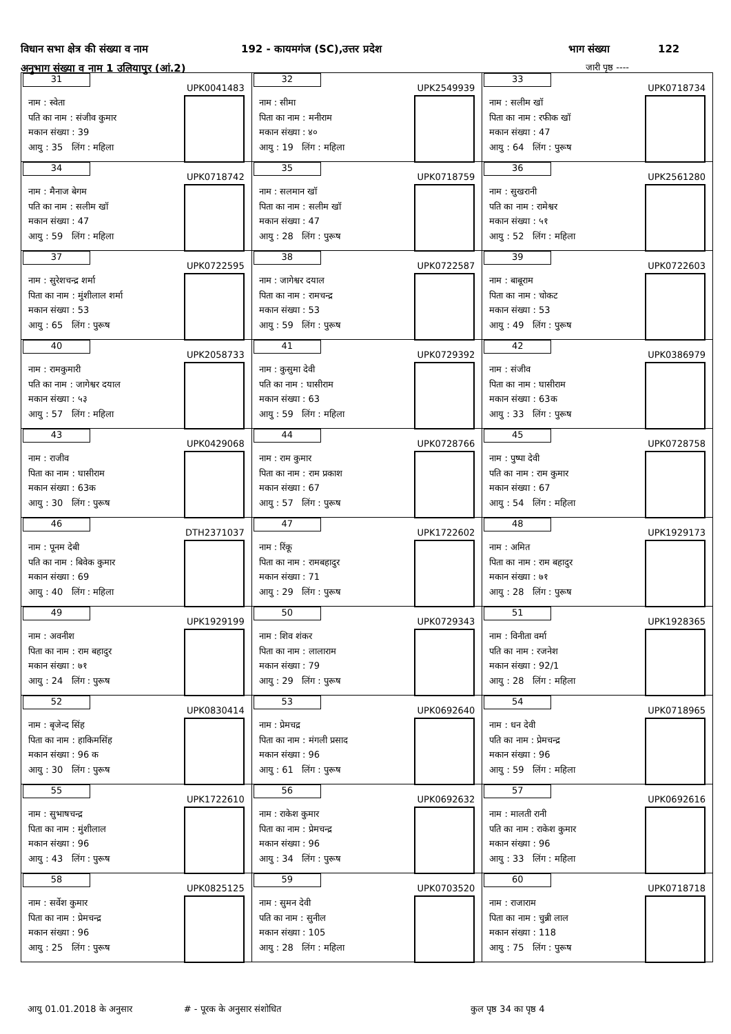विधान सभा क्षेत्र की संख्या व नाम
192 - कायमगंज (SC),उत्तर प्रदेश
भाग संख्या 122
अनुभाग संख्या व नाम 1 उलियापुर (आं.2)
जारी पृष्ठ ----
| 31 UPK0041483 नाम : स्वेता पति का नाम : संजीव कुमार मकान संख्या : 39 आयु : 35 लिंग : महिला | 32 UPK2549939 नाम : सीमा पिता का नाम : मनीराम मकान संख्या : ४० आयु : 19 लिंग : महिला | 33 UPK0718734 नाम : सलीम खॉ पिता का नाम : रफीक खॉ मकान संख्या : 47 आयु : 64 लिंग : पुरूष |
| 34 UPK0718742 नाम : मैनाज बेगम पति का नाम : सलीम खॉ मकान संख्या : 47 आयु : 59 लिंग : महिला | 35 UPK0718759 नाम : सलमान खॉ पिता का नाम : सलीम खॉ मकान संख्या : 47 आयु : 28 लिंग : पुरूष | 36 UPK2561280 नाम : सुखरानी पति का नाम : रामेश्वर मकान संख्या : ५१ आयु : 52 लिंग : महिला |
| 37 UPK0722595 नाम : सुरेशचन्द्र शर्मा पिता का नाम : मुंशीलाल शर्मा मकान संख्या : 53 आयु : 65 लिंग : पुरूष | 38 UPK0722587 नाम : जागेश्वर दयाल पिता का नाम : रामचन्द्र मकान संख्या : 53 आयु : 59 लिंग : पुरूष | 39 UPK0722603 नाम : बाबूराम पिता का नाम : चोकट मकान संख्या : 53 आयु : 49 लिंग : पुरूष |
| 40 UPK2058733 नाम : रामकुमारी पति का नाम : जागेश्वर दयाल मकान संख्या : ५३ आयु : 57 लिंग : महिला | 41 UPK0729392 नाम : कुसुमा देवी पति का नाम : घासीराम मकान संख्या : 63 आयु : 59 लिंग : महिला | 42 UPK0386979 नाम : संजीव पिता का नाम : घासीराम मकान संख्या : 63क आयु : 33 लिंग : पुरूष |
| 43 UPK0429068 नाम : राजीव पिता का नाम : घासीराम मकान संख्या : 63क आयु : 30 लिंग : पुरूष | 44 UPK0728766 नाम : राम कुमार पिता का नाम : राम प्रकाश मकान संख्या : 67 आयु : 57 लिंग : पुरूष | 45 UPK0728758 नाम : पुष्पा देवी पति का नाम : राम कुमार मकान संख्या : 67 आयु : 54 लिंग : महिला |
| 46 DTH2371037 नाम : पूनम देबी पति का नाम : बिवेक कुमार मकान संख्या : 69 आयु : 40 लिंग : महिला | 47 UPK1722602 नाम : रिंकू पिता का नाम : रामबहादुर मकान संख्या : 71 आयु : 29 लिंग : पुरूष | 48 UPK1929173 नाम : अमित पिता का नाम : राम बहादुर मकान संख्या : ७१ आयु : 28 लिंग : पुरूष |
| 49 UPK1929199 नाम : अवनीश पिता का नाम : राम बहादुर मकान संख्या : ७१ आयु : 24 लिंग : पुरूष | 50 UPK0729343 नाम : शिव शंकर पिता का नाम : लालाराम मकान संख्या : 79 आयु : 29 लिंग : पुरूष | 51 UPK1928365 नाम : विनीता वर्मा पति का नाम : रजनेश मकान संख्या : 92/1 आयु : 28 लिंग : महिला |
| 52 UPK0830414 नाम : बृजेन्द सिंह पिता का नाम : हाकिमसिंह मकान संख्या : 96 क आयु : 30 लिंग : पुरूष | 53 UPK0692640 नाम : प्रेमचद्र पिता का नाम : मंगली प्रसाद मकान संख्या : 96 आयु : 61 लिंग : पुरूष | 54 UPK0718965 नाम : धन देवी पति का नाम : प्रेमचन्द्र मकान संख्या : 96 आयु : 59 लिंग : महिला |
| 55 UPK1722610 नाम : सुभाषचन्द्र पिता का नाम : मुंशीलाल मकान संख्या : 96 आयु : 43 लिंग : पुरूष | 56 UPK0692632 नाम : राकेश कुमार पिता का नाम : प्रेमचन्द्र मकान संख्या : 96 आयु : 34 लिंग : पुरूष | 57 UPK0692616 नाम : मालती रानी पति का नाम : राकेश कुमार मकान संख्या : 96 आयु : 33 लिंग : महिला |
| 58 UPK0825125 नाम : सर्वेश कुमार पिता का नाम : प्रेमचन्द्र मकान संख्या : 96 आयु : 25 लिंग : पुरूष | 59 UPK0703520 नाम : सुमन देवी पति का नाम : सुनील मकान संख्या : 105 आयु : 28 लिंग : महिला | 60 UPK0718718 नाम : राजाराम पिता का नाम : चुन्नी लाल मकान संख्या : 118 आयु : 75 लिंग : पुरूष |
आयु 01.01.2018 के अनुसार # - पूरक के अनुसार संशोधित कुल पृष्ठ 34 का पृष्ठ 4